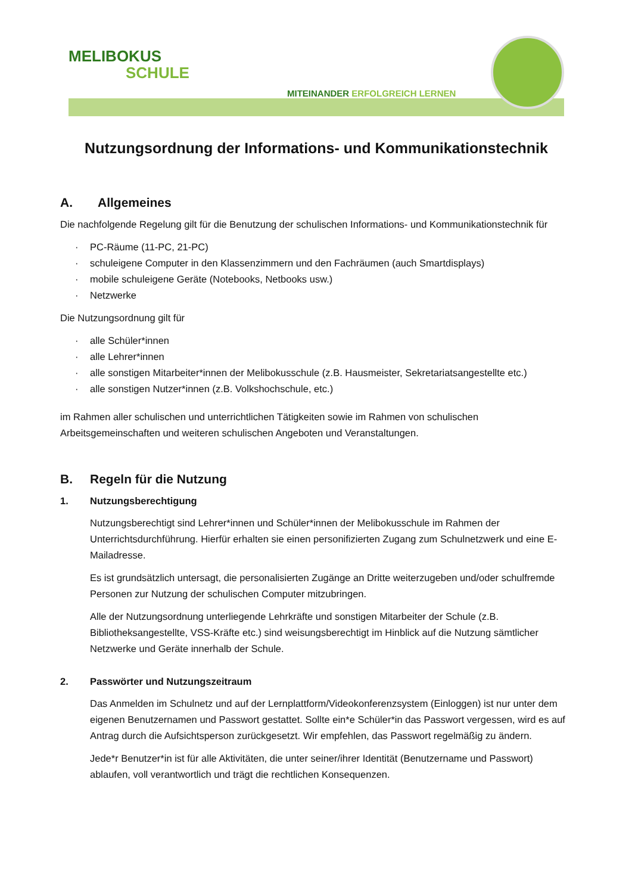MELIBOKUS
SCHULE
MITEINANDER ERFOLGREICH LERNEN
Nutzungsordnung der Informations- und Kommunikationstechnik
A. Allgemeines
Die nachfolgende Regelung gilt für die Benutzung der schulischen Informations- und Kommunikationstechnik für
· PC-Räume (11-PC, 21-PC)
· schuleigene Computer in den Klassenzimmern und den Fachräumen (auch Smartdisplays)
· mobile schuleigene Geräte (Notebooks, Netbooks usw.)
· Netzwerke
Die Nutzungsordnung gilt für
· alle Schüler*innen
· alle Lehrer*innen
· alle sonstigen Mitarbeiter*innen der Melibokusschule (z.B. Hausmeister, Sekretariatsangestellte etc.)
· alle sonstigen Nutzer*innen (z.B. Volkshochschule, etc.)
im Rahmen aller schulischen und unterrichtlichen Tätigkeiten sowie im Rahmen von schulischen Arbeitsgemeinschaften und weiteren schulischen Angeboten und Veranstaltungen.
B. Regeln für die Nutzung
1. Nutzungsberechtigung
Nutzungsberechtigt sind Lehrer*innen und Schüler*innen der Melibokusschule im Rahmen der Unterrichtsdurchführung. Hierfür erhalten sie einen personifizierten Zugang zum Schulnetzwerk und eine E-Mailadresse.
Es ist grundsätzlich untersagt, die personalisierten Zugänge an Dritte weiterzugeben und/oder schulfremde Personen zur Nutzung der schulischen Computer mitzubringen.
Alle der Nutzungsordnung unterliegende Lehrkräfte und sonstigen Mitarbeiter der Schule (z.B. Bibliotheksangestellte, VSS-Kräfte etc.) sind weisungsberechtigt im Hinblick auf die Nutzung sämtlicher Netzwerke und Geräte innerhalb der Schule.
2. Passwörter und Nutzungszeitraum
Das Anmelden im Schulnetz und auf der Lernplattform/Videokonferenzsystem (Einloggen) ist nur unter dem eigenen Benutzernamen und Passwort gestattet. Sollte ein*e Schüler*in das Passwort vergessen, wird es auf Antrag durch die Aufsichtsperson zurückgesetzt. Wir empfehlen, das Passwort regelmäßig zu ändern.
Jede*r Benutzer*in ist für alle Aktivitäten, die unter seiner/ihrer Identität (Benutzername und Passwort) ablaufen, voll verantwortlich und trägt die rechtlichen Konsequenzen.